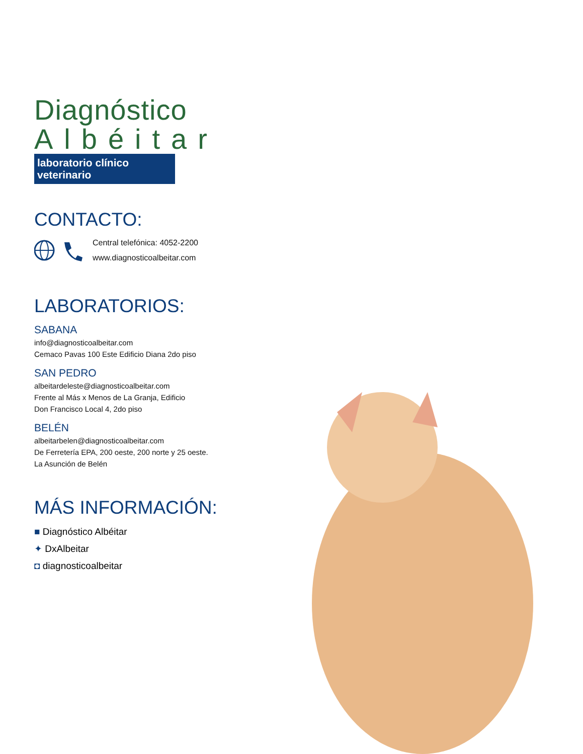Diagnóstico
Albéitar
laboratorio clínico veterinario
CONTACTO:
Central telefónica: 4052-2200
www.diagnosticoalbeitar.com
LABORATORIOS:
SABANA
info@diagnosticoalbeitar.com
Cemaco Pavas 100 Este Edificio Diana 2do piso
SAN PEDRO
albeitardeleste@diagnosticoalbeitar.com
Frente al Más x Menos de La Granja, Edificio
Don Francisco Local 4, 2do piso
BELÉN
albeitarbelen@diagnosticoalbeitar.com
De Ferretería EPA, 200 oeste, 200 norte y 25 oeste.
La Asunción de Belén
MÁS INFORMACIÓN:
■ Diagnóstico Albéitar
✦ DxAlbeitar
◘ diagnosticoalbeitar